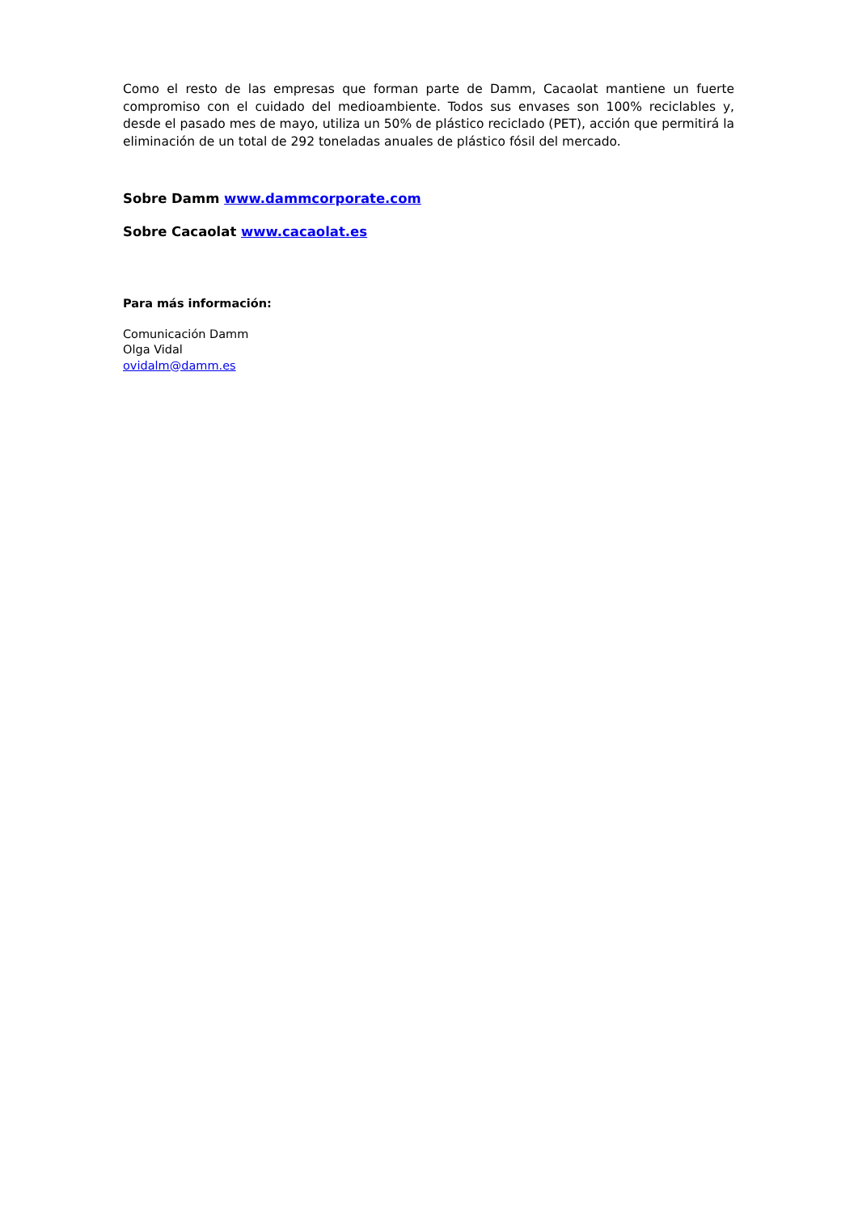Como el resto de las empresas que forman parte de Damm, Cacaolat mantiene un fuerte compromiso con el cuidado del medioambiente. Todos sus envases son 100% reciclables y, desde el pasado mes de mayo, utiliza un 50% de plástico reciclado (PET), acción que permitirá la eliminación de un total de 292 toneladas anuales de plástico fósil del mercado.
Sobre Damm www.dammcorporate.com
Sobre Cacaolat www.cacaolat.es
Para más información:
Comunicación Damm
Olga Vidal
ovidalm@damm.es